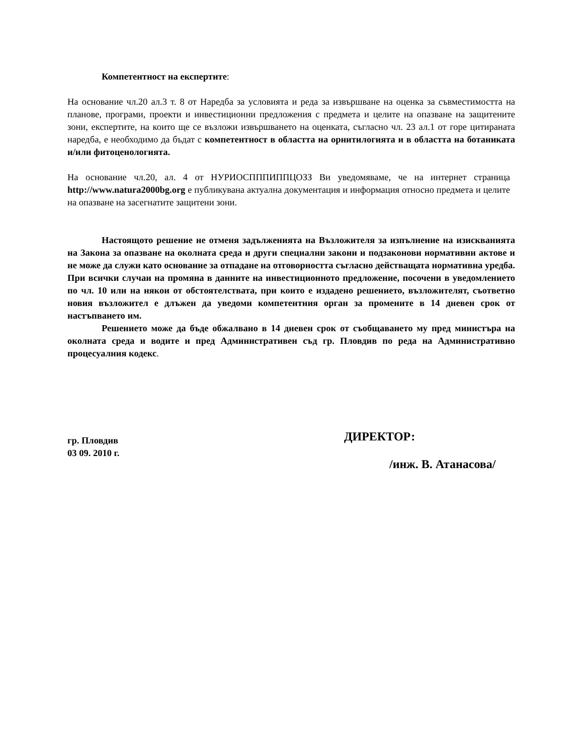Компетентност на експертите:
На основание чл.20 ал.3 т. 8 от Наредба за условията и реда за извършване на оценка за съвместимостта на планове, програми, проекти и инвестиционни предложения с предмета и целите на опазване на защитените зони, експертите, на които ще се възложи извършването на оценката, съгласно чл. 23 ал.1 от горе цитираната наредба, е необходимо да бъдат с компетентност в областта на орнитилогията и в областта на ботаниката и/или фитоценологията.
На основание чл.20, ал. 4 от НУРИОСПППИППЦОЗЗ Ви уведомяваме, че на интернет страница http://www.natura2000bg.org е публикувана актуална документация и информация относно предмета и целите на опазване на засегнатите защитени зони.
Настоящото решение не отменя задълженията на Възложителя за изпълнение на изискванията на Закона за опазване на околната среда и други специални закони и подзаконови нормативни актове и не може да служи като основание за отпадане на отговорността съгласно действащата нормативна уредба. При всички случаи на промяна в данните на инвестиционното предложение, посочени в уведомлението по чл. 10 или на някои от обстоятелствата, при които е издадено решението, възложителят, съответно новия възложител е длъжен да уведоми компетентния орган за промените в 14 дневен срок от настъпването им.
Решението може да бъде обжалвано в 14 дневен срок от съобщаването му пред министъра на околната среда и водите и пред Административен съд гр. Пловдив по реда на Административно процесуалния кодекс.
гр. Пловдив
03 09. 2010 г.
ДИРЕКТОР:
/инж. В. Атанасова/